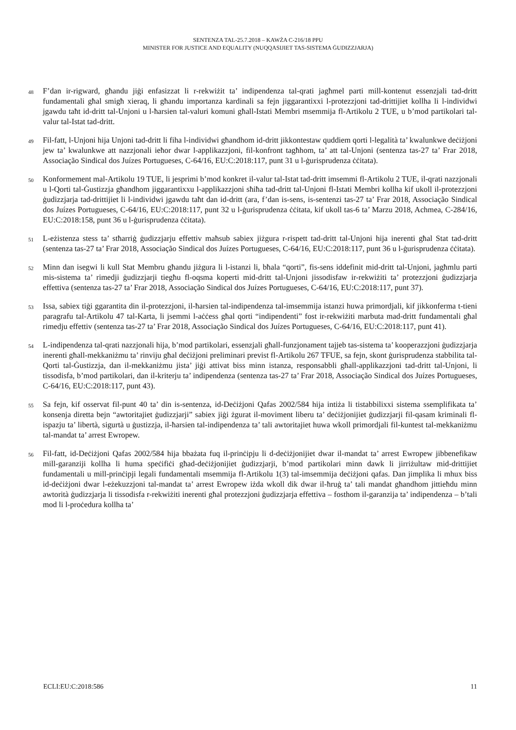SENTENZA TAL-25.7.2018 – KAWŻA C-216/18 PPU
MINISTER FOR JUSTICE AND EQUALITY (NUQQASIJIET TAS-SISTEMA ĠUDIZZJARJA)
48 F’dan ir-rigward, għandu jiġi enfasizzat li r-rekwiżit ta’ indipendenza tal-qrati jagħmel parti mill-kontenut essenzjali tad-dritt fundamentali għal smigħ xieraq, li għandu importanza kardinali sa fejn jiggarantixxi l-protezzjoni tad-drittijiet kollha li l-individwi jgawdu taħt id-dritt tal-Unjoni u l-ħarsien tal-valuri komuni għall-Istati Membri msemmija fl-Artikolu 2 TUE, u b’mod partikolari tal-valur tal-Istat tad-dritt.
49 Fil-fatt, l-Unjoni hija Unjoni tad-dritt li fiha l-individwi għandhom id-dritt jikkontestaw quddiem qorti l-legalità ta’ kwalunkwe deċiżjoni jew ta’ kwalunkwe att nazzjonali ieħor dwar l-applikazzjoni, fil-konfront tagħhom, ta’ att tal-Unjoni (sentenza tas-27 ta’ Frar 2018, Associação Sindical dos Juízes Portugueses, C-64/16, EU:C:2018:117, punt 31 u l-ġurisprudenza ċċitata).
50 Konformement mal-Artikolu 19 TUE, li jesprimi b’mod konkret il-valur tal-Istat tad-dritt imsemmi fl-Artikolu 2 TUE, il-qrati nazzjonali u l-Qorti tal-Ġustizzja għandhom jiggarantixxu l-applikazzjoni sħiħa tad-dritt tal-Unjoni fl-Istati Membri kollha kif ukoll il-protezzjoni ġudizzjarja tad-drittijiet li l-individwi jgawdu taħt dan id-dritt (ara, f’dan is-sens, is-sentenzi tas-27 ta’ Frar 2018, Associação Sindical dos Juízes Portugueses, C-64/16, EU:C:2018:117, punt 32 u l-ġurisprudenza ċċitata, kif ukoll tas-6 ta’ Marzu 2018, Achmea, C-284/16, EU:C:2018:158, punt 36 u l-ġurisprudenza ċċitata).
51 L-eżistenza stess ta’ stħarriġ ġudizzjarju effettiv maħsub sabiex jiżgura r-rispett tad-dritt tal-Unjoni hija inerenti għal Stat tad-dritt (sentenza tas-27 ta’ Frar 2018, Associação Sindical dos Juízes Portugueses, C-64/16, EU:C:2018:117, punt 36 u l-ġurisprudenza ċċitata).
52 Minn dan isegwi li kull Stat Membru għandu jiżgura li l-istanzi li, bħala “qorti”, fis-sens iddefinit mid-dritt tal-Unjoni, jagħmlu parti mis-sistema ta’ rimedji ġudizzjarji tiegħu fl-oqsma koperti mid-dritt tal-Unjoni jissodisfaw ir-rekwiżiti ta’ protezzjoni ġudizzjarja effettiva (sentenza tas-27 ta’ Frar 2018, Associação Sindical dos Juízes Portugueses, C-64/16, EU:C:2018:117, punt 37).
53 Issa, sabiex tiġi ggarantita din il-protezzjoni, il-ħarsien tal-indipendenza tal-imsemmija istanzi huwa primordjali, kif jikkonferma t-tieni paragrafu tal-Artikolu 47 tal-Karta, li jsemmi l-aċċess għal qorti “indipendenti” fost ir-rekwiżiti marbuta mad-dritt fundamentali għal rimedju effettiv (sentenza tas-27 ta’ Frar 2018, Associação Sindical dos Juízes Portugueses, C-64/16, EU:C:2018:117, punt 41).
54 L-indipendenza tal-qrati nazzjonali hija, b’mod partikolari, essenzjali għall-funzjonament tajjeb tas-sistema ta’ kooperazzjoni ġudizzjarja inerenti għall-mekkaniżmu ta’ rinviju għal deċiżjoni preliminari previst fl-Artikolu 267 TFUE, sa fejn, skont ġurisprudenza stabbilita tal-Qorti tal-Ġustizzja, dan il-mekkaniżmu jista’ jiġi attivat biss minn istanza, responsabbli għall-applikazzjoni tad-dritt tal-Unjoni, li tissodisfa, b’mod partikolari, dan il-kriterju ta’ indipendenza (sentenza tas-27 ta’ Frar 2018, Associação Sindical dos Juízes Portugueses, C-64/16, EU:C:2018:117, punt 43).
55 Sa fejn, kif osservat fil-punt 40 ta’ din is-sentenza, id-Deċiżjoni Qafas 2002/584 hija intiża li tistabbilixxi sistema ssemplifikata ta’ konsenja diretta bejn “awtoritajiet ġudizzjarji” sabiex jiġi żgurat il-moviment liberu ta’ deċiżjonijiet ġudizzjarji fil-qasam kriminali fl-ispazju ta’ libertà, sigurtà u ġustizzja, il-ħarsien tal-indipendenza ta’ tali awtoritajiet huwa wkoll primordjali fil-kuntest tal-mekkaniżmu tal-mandat ta’ arrest Ewropew.
56 Fil-fatt, id-Deċiżjoni Qafas 2002/584 hija bbażata fuq il-prinċipju li d-deċiżjonijiet dwar il-mandat ta’ arrest Ewropew jibbenefikaw mill-garanziji kollha li huma speċifiċi għad-deċiżjonijiet ġudizzjarji, b’mod partikolari minn dawk li jirriżultaw mid-drittijiet fundamentali u mill-prinċipji legali fundamentali msemmija fl-Artikolu 1(3) tal-imsemmija deċiżjoni qafas. Dan jimplika li mhux biss id-deċiżjoni dwar l-eżekuzzjoni tal-mandat ta’ arrest Ewropew iżda wkoll dik dwar il-ħruġ ta’ tali mandat għandhom jittieħdu minn awtorità ġudizzjarja li tissodisfa r-rekwiżiti inerenti għal protezzjoni ġudizzjarja effettiva – fosthom il-garanzija ta’ indipendenza – b’tali mod li l-proċedura kollha ta’
ECLI:EU:C:2018:586 11